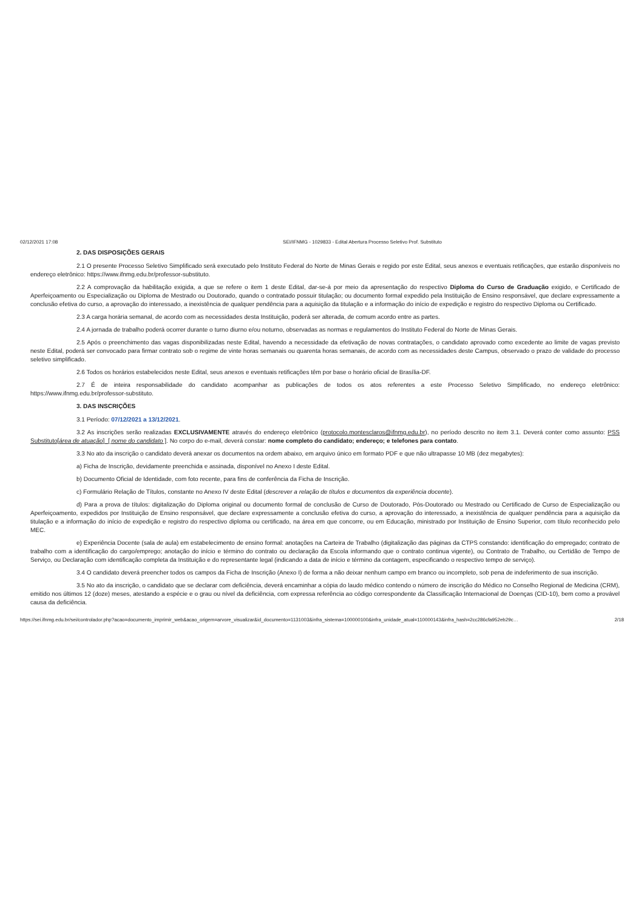02/12/2021 17:08 SEI/IFNMG - 1029833 - Edital Abertura Processo Seletivo Prof. Substituto
2. DAS DISPOSIÇÕES GERAIS
2.1 O presente Processo Seletivo Simplificado será executado pelo Instituto Federal do Norte de Minas Gerais e regido por este Edital, seus anexos e eventuais retificações, que estarão disponíveis no endereço eletrônico: https://www.ifnmg.edu.br/professor-substituto.
2.2 A comprovação da habilitação exigida, a que se refere o item 1 deste Edital, dar-se-á por meio da apresentação do respectivo Diploma do Curso de Graduação exigido, e Certificado de Aperfeiçoamento ou Especialização ou Diploma de Mestrado ou Doutorado, quando o contratado possuir titulação; ou documento formal expedido pela Instituição de Ensino responsável, que declare expressamente a conclusão efetiva do curso, a aprovação do interessado, a inexistência de qualquer pendência para a aquisição da titulação e a informação do início de expedição e registro do respectivo Diploma ou Certificado.
2.3 A carga horária semanal, de acordo com as necessidades desta Instituição, poderá ser alterada, de comum acordo entre as partes.
2.4 A jornada de trabalho poderá ocorrer durante o turno diurno e/ou noturno, observadas as normas e regulamentos do Instituto Federal do Norte de Minas Gerais.
2.5 Após o preenchimento das vagas disponibilizadas neste Edital, havendo a necessidade da efetivação de novas contratações, o candidato aprovado como excedente ao limite de vagas previsto neste Edital, poderá ser convocado para firmar contrato sob o regime de vinte horas semanais ou quarenta horas semanais, de acordo com as necessidades deste Campus, observado o prazo de validade do processo seletivo simplificado.
2.6 Todos os horários estabelecidos neste Edital, seus anexos e eventuais retificações têm por base o horário oficial de Brasília-DF.
2.7 É de inteira responsabilidade do candidato acompanhar as publicações de todos os atos referentes a este Processo Seletivo Simplificado, no endereço eletrônico: https://www.ifnmg.edu.br/professor-substituto.
3. DAS INSCRIÇÕES
3.1 Período: 07/12/2021 a 13/12/2021.
3.2 As inscrições serão realizadas EXCLUSIVAMENTE através do endereço eletrônico (protocolo.montesclaros@ifnmg.edu.br), no período descrito no item 3.1. Deverá conter como assunto: PSS Substituto[área de atuação]_[ nome do candidato ]. No corpo do e-mail, deverá constar: nome completo do candidato; endereço; e telefones para contato.
3.3 No ato da inscrição o candidato deverá anexar os documentos na ordem abaixo, em arquivo único em formato PDF e que não ultrapasse 10 MB (dez megabytes):
a) Ficha de Inscrição, devidamente preenchida e assinada, disponível no Anexo I deste Edital.
b) Documento Oficial de Identidade, com foto recente, para fins de conferência da Ficha de Inscrição.
c) Formulário Relação de Títulos, constante no Anexo IV deste Edital (descrever a relação de títulos e documentos da experiência docente).
d) Para a prova de títulos: digitalização do Diploma original ou documento formal de conclusão de Curso de Doutorado, Pós-Doutorado ou Mestrado ou Certificado de Curso de Especialização ou Aperfeiçoamento, expedidos por Instituição de Ensino responsável, que declare expressamente a conclusão efetiva do curso, a aprovação do interessado, a inexistência de qualquer pendência para a aquisição da titulação e a informação do início de expedição e registro do respectivo diploma ou certificado, na área em que concorre, ou em Educação, ministrado por Instituição de Ensino Superior, com título reconhecido pelo MEC.
e) Experiência Docente (sala de aula) em estabelecimento de ensino formal: anotações na Carteira de Trabalho (digitalização das páginas da CTPS constando: identificação do empregado; contrato de trabalho com a identificação do cargo/emprego; anotação do início e término do contrato ou declaração da Escola informando que o contrato continua vigente), ou Contrato de Trabalho, ou Certidão de Tempo de Serviço, ou Declaração com identificação completa da Instituição e do representante legal (indicando a data de início e término da contagem, especificando o respectivo tempo de serviço).
3.4 O candidato deverá preencher todos os campos da Ficha de Inscrição (Anexo I) de forma a não deixar nenhum campo em branco ou incompleto, sob pena de indeferimento de sua inscrição.
3.5 No ato da inscrição, o candidato que se declarar com deficiência, deverá encaminhar a cópia do laudo médico contendo o número de inscrição do Médico no Conselho Regional de Medicina (CRM), emitido nos últimos 12 (doze) meses, atestando a espécie e o grau ou nível da deficiência, com expressa referência ao código correspondente da Classificação Internacional de Doenças (CID-10), bem como a provável causa da deficiência.
https://sei.ifnmg.edu.br/sei/controlador.php?acao=documento_imprimir_web&acao_origem=arvore_visualizar&id_documento=1131003&infra_sistema=100000100&infra_unidade_atual=110000143&infra_hash=2cc286cfa952eb29c… 2/18